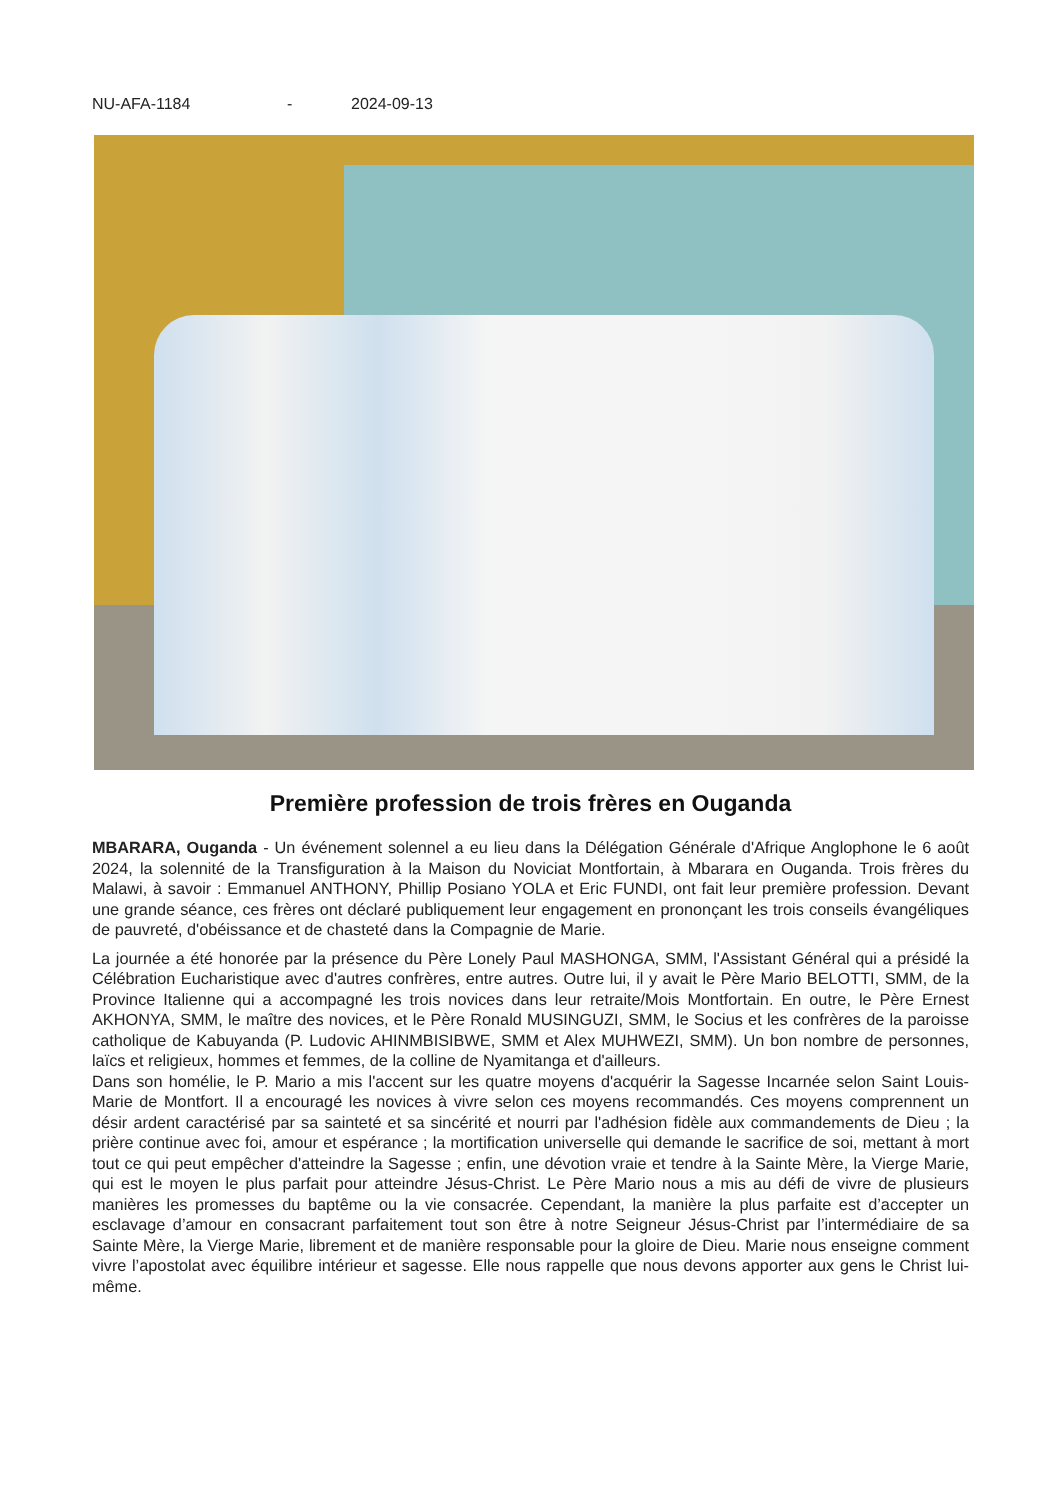NU-AFA-1184 - 2024-09-13
Première profession de trois frères en Ouganda
MBARARA, Ouganda - Un événement solennel a eu lieu dans la Délégation Générale d'Afrique Anglophone le 6 août 2024, la solennité de la Transfiguration à la Maison du Noviciat Montfortain, à Mbarara en Ouganda. Trois frères du Malawi, à savoir : Emmanuel ANTHONY, Phillip Posiano YOLA et Eric FUNDI, ont fait leur première profession. Devant une grande séance, ces frères ont déclaré publiquement leur engagement en prononçant les trois conseils évangéliques de pauvreté, d'obéissance et de chasteté dans la Compagnie de Marie.
La journée a été honorée par la présence du Père Lonely Paul MASHONGA, SMM, l'Assistant Général qui a présidé la Célébration Eucharistique avec d'autres confrères, entre autres. Outre lui, il y avait le Père Mario BELOTTI, SMM, de la Province Italienne qui a accompagné les trois novices dans leur retraite/Mois Montfortain. En outre, le Père Ernest AKHONYA, SMM, le maître des novices, et le Père Ronald MUSINGUZI, SMM, le Socius et les confrères de la paroisse catholique de Kabuyanda (P. Ludovic AHINMBISIBWE, SMM et Alex MUHWEZI, SMM). Un bon nombre de personnes, laïcs et religieux, hommes et femmes, de la colline de Nyamitanga et d'ailleurs.
Dans son homélie, le P. Mario a mis l'accent sur les quatre moyens d'acquérir la Sagesse Incarnée selon Saint Louis-Marie de Montfort. Il a encouragé les novices à vivre selon ces moyens recommandés. Ces moyens comprennent un désir ardent caractérisé par sa sainteté et sa sincérité et nourri par l'adhésion fidèle aux commandements de Dieu ; la prière continue avec foi, amour et espérance ; la mortification universelle qui demande le sacrifice de soi, mettant à mort tout ce qui peut empêcher d'atteindre la Sagesse ; enfin, une dévotion vraie et tendre à la Sainte Mère, la Vierge Marie, qui est le moyen le plus parfait pour atteindre Jésus-Christ. Le Père Mario nous a mis au défi de vivre de plusieurs manières les promesses du baptême ou la vie consacrée. Cependant, la manière la plus parfaite est d’accepter un esclavage d’amour en consacrant parfaitement tout son être à notre Seigneur Jésus-Christ par l’intermédiaire de sa Sainte Mère, la Vierge Marie, librement et de manière responsable pour la gloire de Dieu. Marie nous enseigne comment vivre l’apostolat avec équilibre intérieur et sagesse. Elle nous rappelle que nous devons apporter aux gens le Christ lui-même.